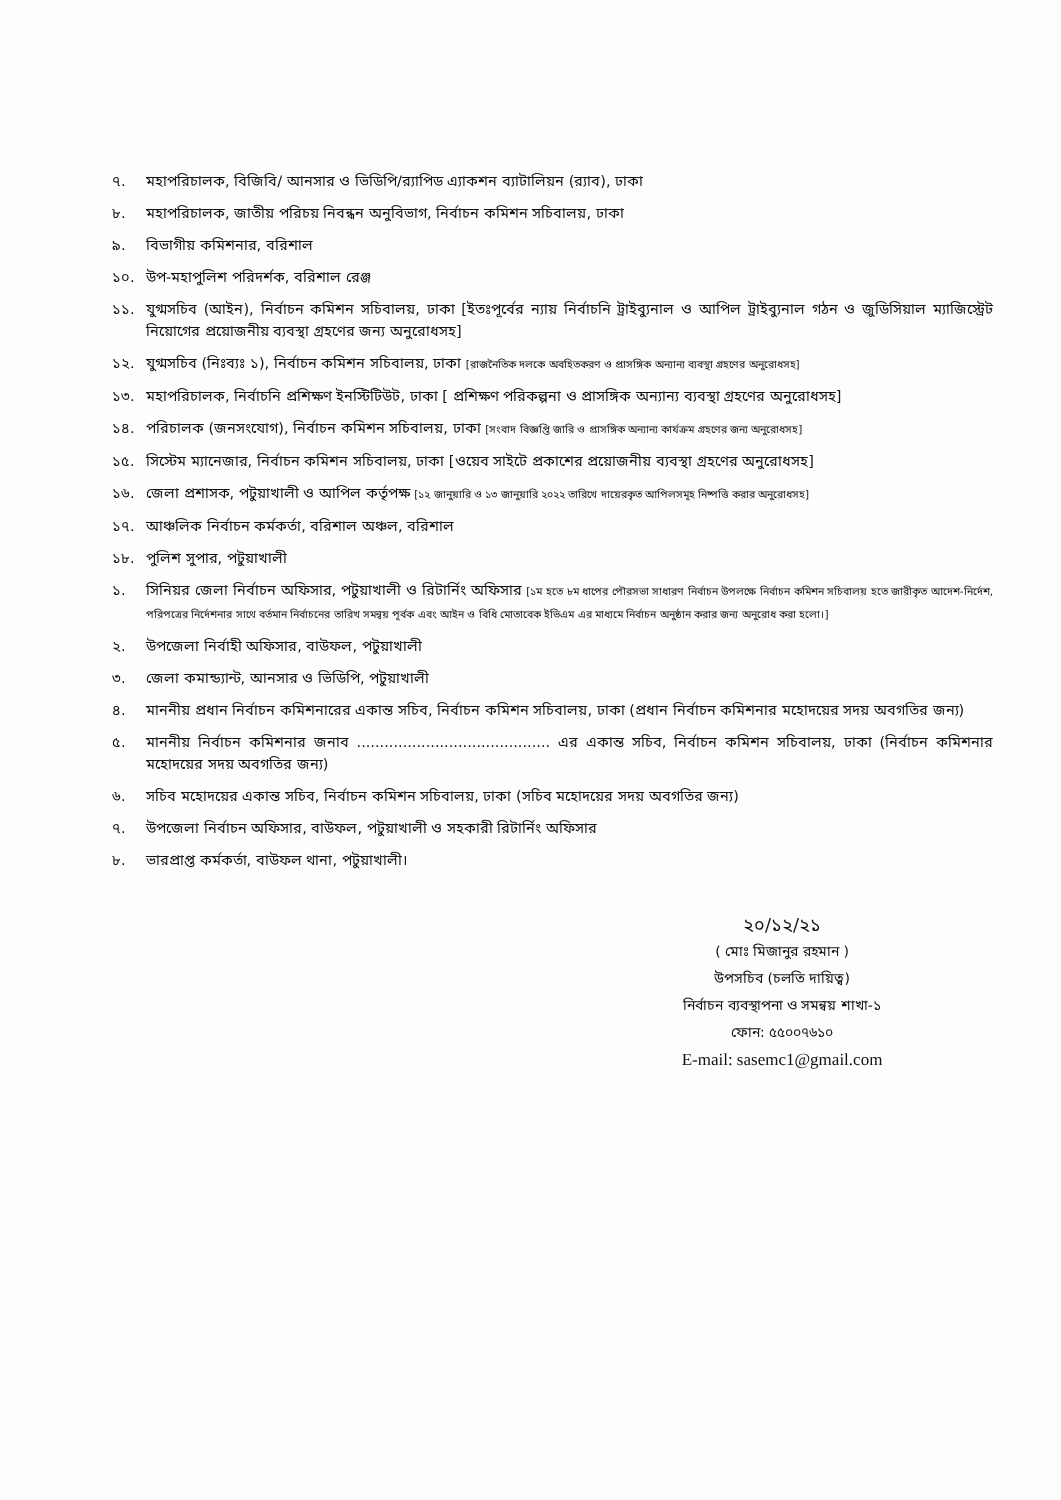৭. মহাপরিচালক, বিজিবি/ আনসার ও ভিডিপি/র‍্যাপিড এ্যাকশন ব্যাটালিয়ন (র‍্যাব), ঢাকা
৮. মহাপরিচালক, জাতীয় পরিচয় নিবন্ধন অনুবিভাগ, নির্বাচন কমিশন সচিবালয়, ঢাকা
৯. বিভাগীয় কমিশনার, বরিশাল
১০. উপ-মহাপুলিশ পরিদর্শক, বরিশাল রেঞ্জ
১১. যুগ্মসচিব (আইন), নির্বাচন কমিশন সচিবালয়, ঢাকা [ইতঃপূর্বের ন্যায় নির্বাচনি ট্রাইব্যুনাল ও আপিল ট্রাইব্যুনাল গঠন ও জুডিসিয়াল ম্যাজিস্ট্রেট নিয়োগের প্রয়োজনীয় ব্যবস্থা গ্রহণের জন্য অনুরোধসহ]
১২. যুগ্মসচিব (নিঃব্যঃ ১), নির্বাচন কমিশন সচিবালয়, ঢাকা [রাজনৈতিক দলকে অবহিতকরণ ও প্রাসঙ্গিক অন্যান্য ব্যবস্থা গ্রহণের অনুরোধসহ]
১৩. মহাপরিচালক, নির্বাচনি প্রশিক্ষণ ইনস্টিটিউট, ঢাকা [ প্রশিক্ষণ পরিকল্পনা ও প্রাসঙ্গিক অন্যান্য ব্যবস্থা গ্রহণের অনুরোধসহ]
১৪. পরিচালক (জনসংযোগ), নির্বাচন কমিশন সচিবালয়, ঢাকা [সংবাদ বিজ্ঞপ্তি জারি ও প্রাসঙ্গিক অন্যান্য কার্যক্রম গ্রহণের জন্য অনুরোধসহ]
১৫. সিস্টেম ম্যানেজার, নির্বাচন কমিশন সচিবালয়, ঢাকা [ওয়েব সাইটে প্রকাশের প্রয়োজনীয় ব্যবস্থা গ্রহণের অনুরোধসহ]
১৬. জেলা প্রশাসক, পটুয়াখালী ও আপিল কর্তৃপক্ষ [১২ জানুয়ারি ও ১৩ জানুয়ারি ২০২২ তারিখে দায়েরকৃত আপিলসমূহ নিষ্পত্তি করার অনুরোধসহ]
১৭. আঞ্চলিক নির্বাচন কর্মকর্তা, বরিশাল অঞ্চল, বরিশাল
১৮. পুলিশ সুপার, পটুয়াখালী
১. সিনিয়র জেলা নির্বাচন অফিসার, পটুয়াখালী ও রিটার্নিং অফিসার [১ম হতে ৮ম ধাপের পৌরসভা সাধারণ নির্বাচন উপলক্ষে নির্বাচন কমিশন সচিবালয় হতে জারীকৃত আদেশ-নির্দেশ, পরিপত্রের নির্দেশনার সাথে বর্তমান নির্বাচনের তারিখ সমন্বয় পূর্বক এবং আইন ও বিধি মোতাবেক ইভিএম এর মাধ্যমে নির্বাচন অনুষ্ঠান করার জন্য অনুরোধ করা হলো।]
২. উপজেলা নির্বাহী অফিসার, বাউফল, পটুয়াখালী
৩. জেলা কমান্ড্যান্ট, আনসার ও ভিডিপি, পটুয়াখালী
৪. মাননীয় প্রধান নির্বাচন কমিশনারের একান্ত সচিব, নির্বাচন কমিশন সচিবালয়, ঢাকা (প্রধান নির্বাচন কমিশনার মহোদয়ের সদয় অবগতির জন্য)
৫. মাননীয় নির্বাচন কমিশনার জনাব .......................................... এর একান্ত সচিব, নির্বাচন কমিশন সচিবালয়, ঢাকা (নির্বাচন কমিশনার মহোদয়ের সদয় অবগতির জন্য)
৬. সচিব মহোদয়ের একান্ত সচিব, নির্বাচন কমিশন সচিবালয়, ঢাকা (সচিব মহোদয়ের সদয় অবগতির জন্য)
৭. উপজেলা নির্বাচন অফিসার, বাউফল, পটুয়াখালী ও সহকারী রিটার্নিং অফিসার
৮. ভারপ্রাপ্ত কর্মকর্তা, বাউফল থানা, পটুয়াখালী।
২০/১২/২১
( মোঃ মিজানুর রহমান )
উপসচিব (চলতি দায়িত্ব)
নির্বাচন ব্যবস্থাপনা ও সমন্বয় শাখা-১
ফোন: ৫৫০০৭৬১০
E-mail: sasemc1@gmail.com